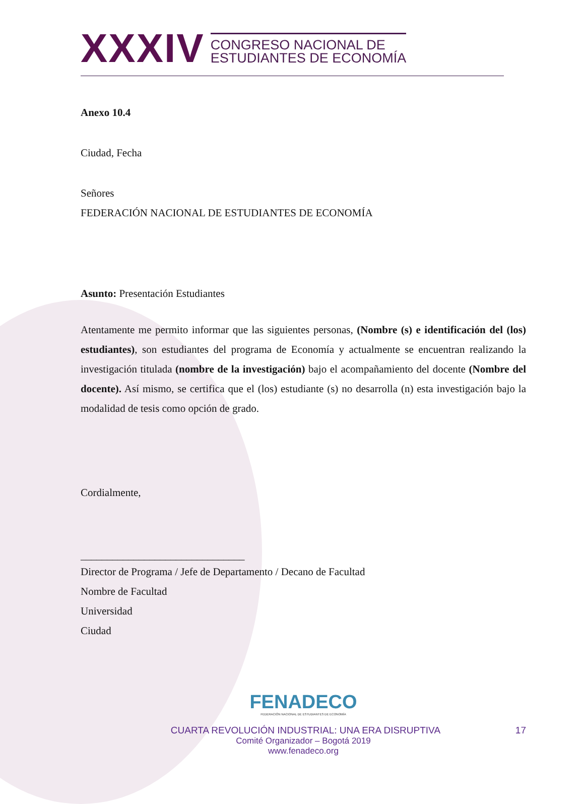XXXIV
CONGRESO NACIONAL DE
ESTUDIANTES DE ECONOMÍA
Anexo 10.4
Ciudad, Fecha
Señores
FEDERACIÓN NACIONAL DE ESTUDIANTES DE ECONOMÍA
Asunto: Presentación Estudiantes
Atentamente me permito informar que las siguientes personas, (Nombre (s) e identificación del (los) estudiantes), son estudiantes del programa de Economía y actualmente se encuentran realizando la investigación titulada (nombre de la investigación) bajo el acompañamiento del docente (Nombre del docente). Así mismo, se certifica que el (los) estudiante (s) no desarrolla (n) esta investigación bajo la modalidad de tesis como opción de grado.
Cordialmente,
_______________________________
Director de Programa / Jefe de Departamento / Decano de Facultad
Nombre de Facultad
Universidad
Ciudad
FENADECO
FEDERACIÓN NACIONAL DE ESTUDIANTES DE ECONOMÍA
CUARTA REVOLUCIÓN INDUSTRIAL: UNA ERA DISRUPTIVA 17
Comité Organizador – Bogotá 2019
www.fenadeco.org